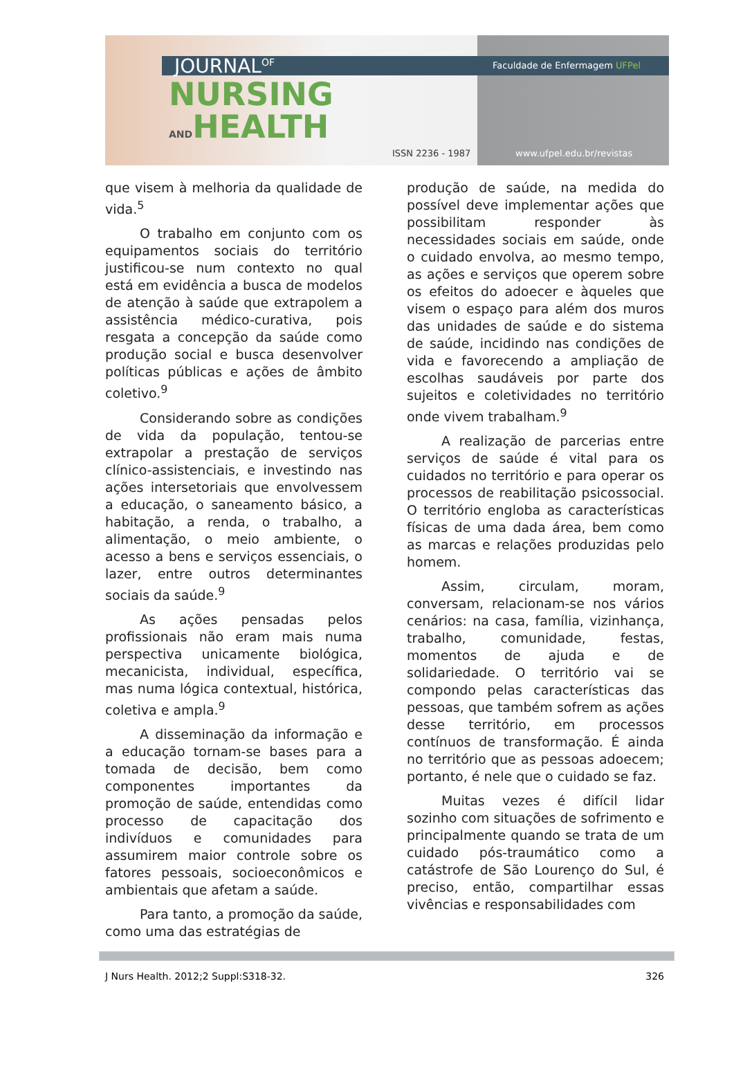JOURNAL<sup>OF</sup>
NURSING
ANDHEALTH
Faculdade de Enfermagem UFPel
ISSN 2236 - 1987 www.ufpel.edu.br/revistas
que visem à melhoria da qualidade de vida.<sup>5</sup>
O trabalho em conjunto com os equipamentos sociais do território justificou-se num contexto no qual está em evidência a busca de modelos de atenção à saúde que extrapolem a assistência médico-curativa, pois resgata a concepção da saúde como produção social e busca desenvolver políticas públicas e ações de âmbito coletivo.<sup>9</sup>
Considerando sobre as condições de vida da população, tentou-se extrapolar a prestação de serviços clínico-assistenciais, e investindo nas ações intersetoriais que envolvessem a educação, o saneamento básico, a habitação, a renda, o trabalho, a alimentação, o meio ambiente, o acesso a bens e serviços essenciais, o lazer, entre outros determinantes sociais da saúde.<sup>9</sup>
As ações pensadas pelos profissionais não eram mais numa perspectiva unicamente biológica, mecanicista, individual, específica, mas numa lógica contextual, histórica, coletiva e ampla.<sup>9</sup>
A disseminação da informação e a educação tornam-se bases para a tomada de decisão, bem como componentes importantes da promoção de saúde, entendidas como processo de capacitação dos indivíduos e comunidades para assumirem maior controle sobre os fatores pessoais, socioeconômicos e ambientais que afetam a saúde.
Para tanto, a promoção da saúde, como uma das estratégias de
produção de saúde, na medida do possível deve implementar ações que possibilitam responder às necessidades sociais em saúde, onde o cuidado envolva, ao mesmo tempo, as ações e serviços que operem sobre os efeitos do adoecer e àqueles que visem o espaço para além dos muros das unidades de saúde e do sistema de saúde, incidindo nas condições de vida e favorecendo a ampliação de escolhas saudáveis por parte dos sujeitos e coletividades no território onde vivem trabalham.<sup>9</sup>
A realização de parcerias entre serviços de saúde é vital para os cuidados no território e para operar os processos de reabilitação psicossocial. O território engloba as características físicas de uma dada área, bem como as marcas e relações produzidas pelo homem.
Assim, circulam, moram, conversam, relacionam-se nos vários cenários: na casa, família, vizinhança, trabalho, comunidade, festas, momentos de ajuda e de solidariedade. O território vai se compondo pelas características das pessoas, que também sofrem as ações desse território, em processos contínuos de transformação. É ainda no território que as pessoas adoecem; portanto, é nele que o cuidado se faz.
Muitas vezes é difícil lidar sozinho com situações de sofrimento e principalmente quando se trata de um cuidado pós-traumático como a catástrofe de São Lourenço do Sul, é preciso, então, compartilhar essas vivências e responsabilidades com
J Nurs Health. 2012;2 Suppl:S318-32. 326